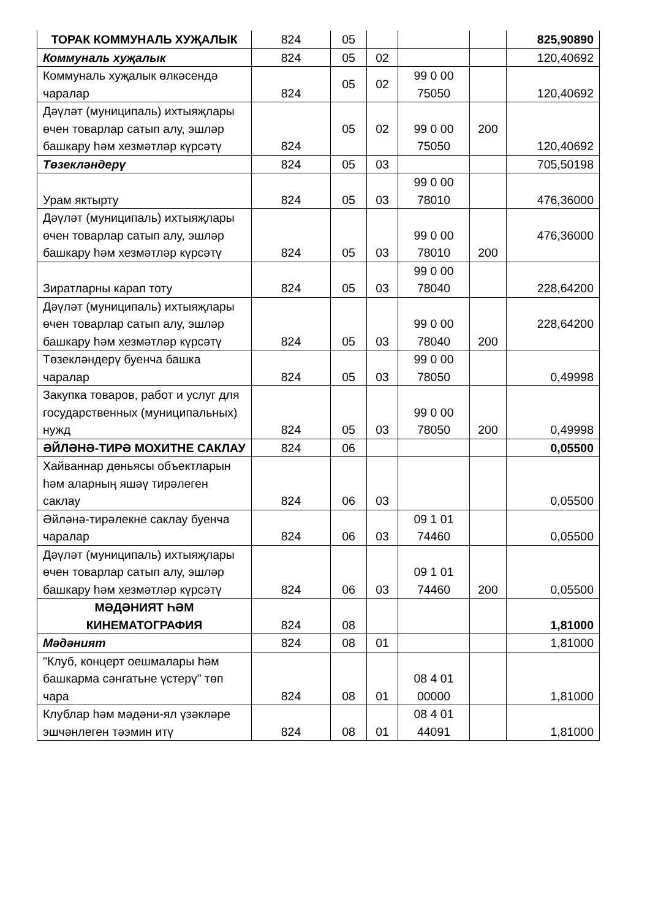| ТОРАК КОММУНАЛЬ ХУҖАЛЫК | 824 | 05 | | | | 825,90890 |
| Коммуналь хуҗалык | 824 | 05 | 02 | | | 120,40692 |
| Коммуналь хуҗалык өлкәсендә чаралар | 824 | 05 | 02 | 99 0 00 75050 | | 120,40692 |
| Дәүләт (муниципаль) ихтыяҗлары өчен товарлар сатып алу, эшләр башкару һәм хезмәтләр күрсәтү | 824 | 05 | 02 | 99 0 00 75050 | 200 | 120,40692 |
| Төзекләндерү | 824 | 05 | 03 | | | 705,50198 |
| Урам яктырту | 824 | 05 | 03 | 99 0 00 78010 | | 476,36000 |
| Дәүләт (муниципаль) ихтыяҗлары өчен товарлар сатып алу, эшләр башкару һәм хезмәтләр күрсәтү | 824 | 05 | 03 | 99 0 00 78010 | 200 | 476,36000 |
| Зиратларны карап тоту | 824 | 05 | 03 | 99 0 00 78040 | | 228,64200 |
| Дәүләт (муниципаль) ихтыяҗлары өчен товарлар сатып алу, эшләр башкару һәм хезмәтләр күрсәтү | 824 | 05 | 03 | 99 0 00 78040 | 200 | 228,64200 |
| Төзекләндерү буенча башка чаралар | 824 | 05 | 03 | 99 0 00 78050 | | 0,49998 |
| Закупка товаров, работ и услуг для государственных (муниципальных) нужд | 824 | 05 | 03 | 99 0 00 78050 | 200 | 0,49998 |
| ӘЙЛӘНӘ-ТИРӘ МОХИТНЕ САКЛАУ | 824 | 06 | | | | 0,05500 |
| Хайваннар дөньясы объектларын һәм аларның яшәү тирәлеген саклау | 824 | 06 | 03 | | | 0,05500 |
| Әйләнә-тирәлекне саклау буенча чаралар | 824 | 06 | 03 | 09 1 01 74460 | | 0,05500 |
| Дәүләт (муниципаль) ихтыяҗлары өчен товарлар сатып алу, эшләр башкару һәм хезмәтләр күрсәтү | 824 | 06 | 03 | 09 1 01 74460 | 200 | 0,05500 |
| МӘДӘНИЯТ ҺӘМ КИНЕМАТОГРАФИЯ | 824 | 08 | | | | 1,81000 |
| Мәдәният | 824 | 08 | 01 | | | 1,81000 |
| "Клуб, концерт оешмалары һәм башкарма сәнгатьне үстерү" төп чара | 824 | 08 | 01 | 08 4 01 00000 | | 1,81000 |
| Клублар һәм мәдәни-ял үзәкләре эшчәнлеген тәэмин итү | 824 | 08 | 01 | 08 4 01 44091 | | 1,81000 |